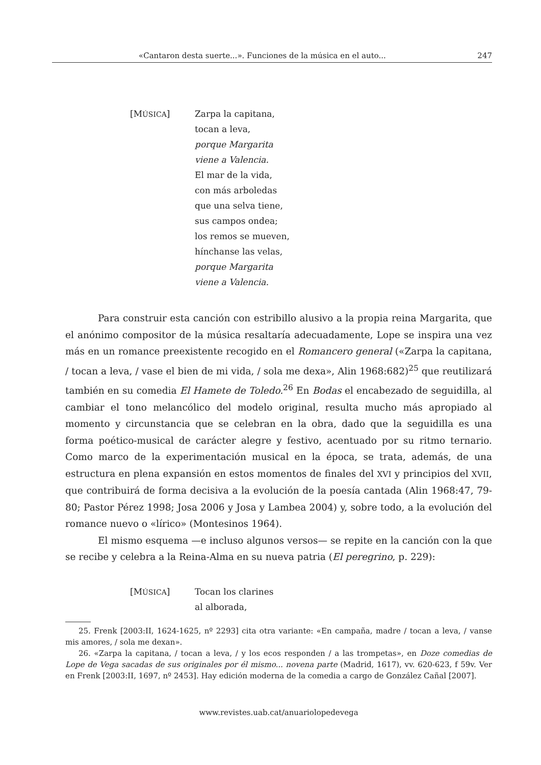«Cantaron desta suerte...». Funciones de la música en el auto... 247
[MÚSICA] Zarpa la capitana,
tocan a leva,
porque Margarita
viene a Valencia.
El mar de la vida,
con más arboledas
que una selva tiene,
sus campos ondea;
los remos se mueven,
hínchanse las velas,
porque Margarita
viene a Valencia.
Para construir esta canción con estribillo alusivo a la propia reina Margarita, que el anónimo compositor de la música resaltaría adecuadamente, Lope se inspira una vez más en un romance preexistente recogido en el Romancero general («Zarpa la capitana, / tocan a leva, / vase el bien de mi vida, / sola me dexa», Alin 1968:682)<sup>25</sup> que reutilizará también en su comedia El Hamete de Toledo.<sup>26</sup> En Bodas el encabezado de seguidilla, al cambiar el tono melancólico del modelo original, resulta mucho más apropiado al momento y circunstancia que se celebran en la obra, dado que la seguidilla es una forma poético-musical de carácter alegre y festivo, acentuado por su ritmo ternario. Como marco de la experimentación musical en la época, se trata, además, de una estructura en plena expansión en estos momentos de finales del XVI y principios del XVII, que contribuirá de forma decisiva a la evolución de la poesía cantada (Alin 1968:47, 79-80; Pastor Pérez 1998; Josa 2006 y Josa y Lambea 2004) y, sobre todo, a la evolución del romance nuevo o «lírico» (Montesinos 1964).
El mismo esquema —e incluso algunos versos— se repite en la canción con la que se recibe y celebra a la Reina-Alma en su nueva patria (El peregrino, p. 229):
[MÚSICA] Tocan los clarines
al alborada,
25. Frenk [2003:II, 1624-1625, nº 2293] cita otra variante: «En campaña, madre / tocan a leva, / vanse mis amores, / sola me dexan».
26. «Zarpa la capitana, / tocan a leva, / y los ecos responden / a las trompetas», en Doze comedias de Lope de Vega sacadas de sus originales por él mismo... novena parte (Madrid, 1617), vv. 620-623, f 59v. Ver en Frenk [2003:II, 1697, nº 2453]. Hay edición moderna de la comedia a cargo de González Cañal [2007].
www.revistes.uab.cat/anuariolopedevega